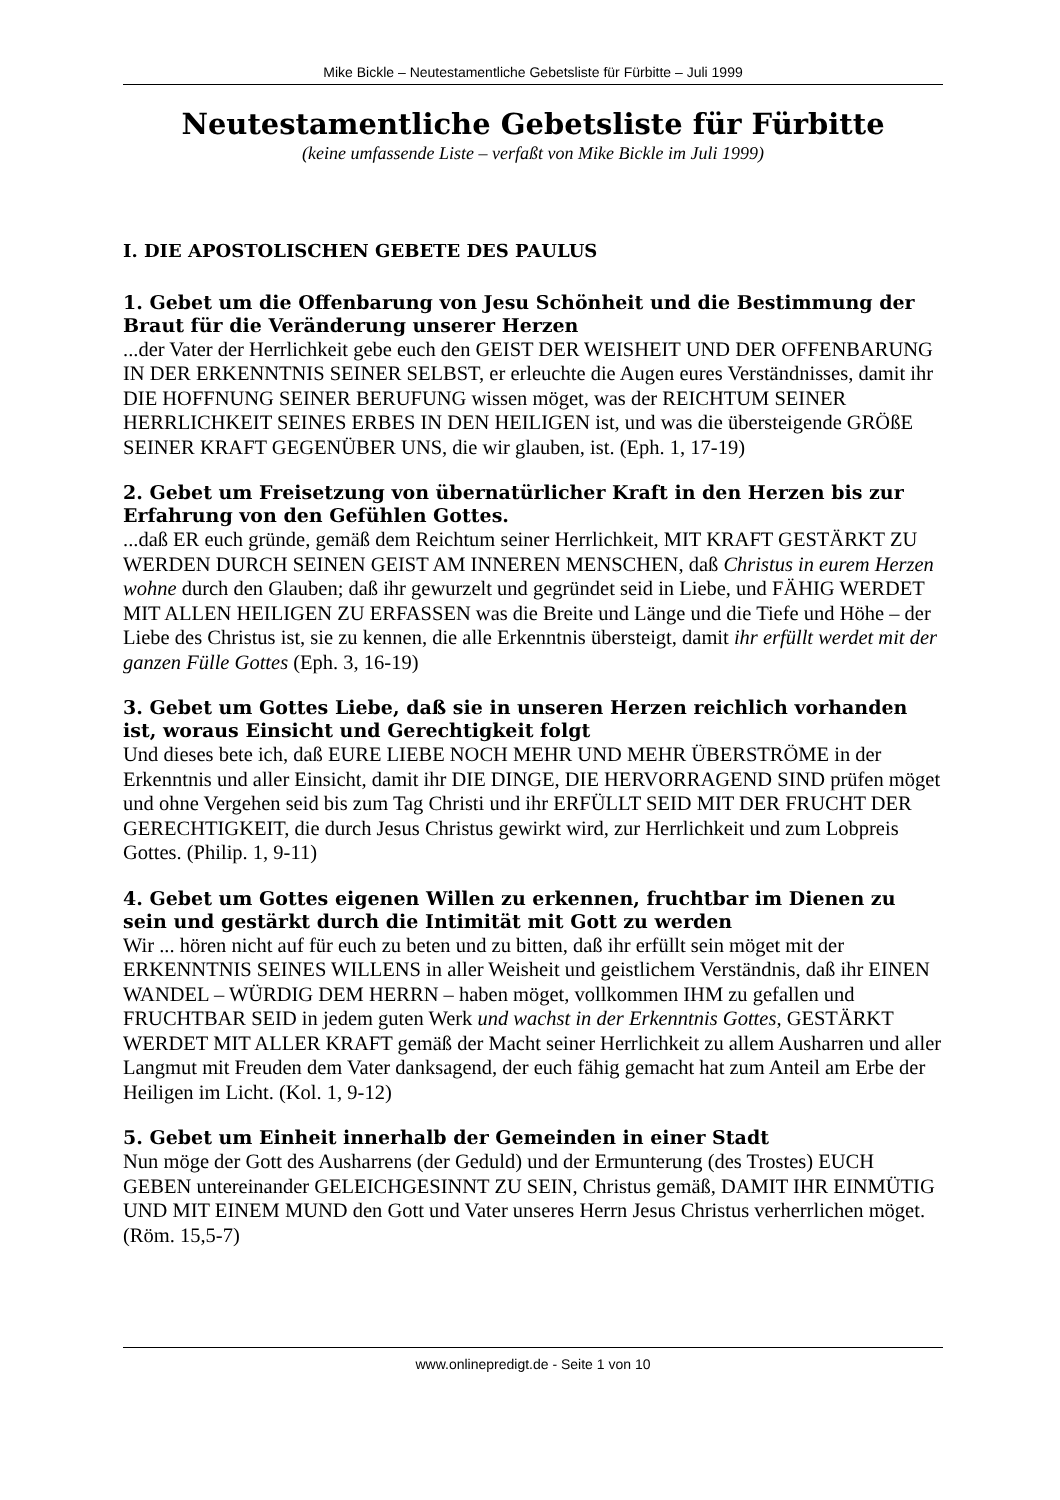Mike Bickle – Neutestamentliche Gebetsliste für Fürbitte – Juli 1999
Neutestamentliche Gebetsliste für Fürbitte
(keine umfassende Liste – verfaßt von Mike Bickle im Juli 1999)
I. DIE APOSTOLISCHEN GEBETE DES PAULUS
1. Gebet um die Offenbarung von Jesu Schönheit und die Bestimmung der Braut für die Veränderung unserer Herzen
...der Vater der Herrlichkeit gebe euch den GEIST DER WEISHEIT UND DER OFFENBARUNG IN DER ERKENNTNIS SEINER SELBST, er erleuchte die Augen eures Verständnisses, damit ihr DIE HOFFNUNG SEINER BERUFUNG wissen möget, was der REICHTUM SEINER HERRLICHKEIT SEINES ERBES IN DEN HEILIGEN ist, und was die übersteigende GRÖßE SEINER KRAFT GEGENÜBER UNS, die wir glauben, ist. (Eph. 1, 17-19)
2. Gebet um Freisetzung von übernatürlicher Kraft in den Herzen bis zur Erfahrung von den Gefühlen Gottes.
...daß ER euch gründe, gemäß dem Reichtum seiner Herrlichkeit, MIT KRAFT GESTÄRKT ZU WERDEN DURCH SEINEN GEIST AM INNEREN MENSCHEN, daß Christus in eurem Herzen wohne durch den Glauben; daß ihr gewurzelt und gegründet seid in Liebe, und FÄHIG WERDET MIT ALLEN HEILIGEN ZU ERFASSEN was die Breite und Länge und die Tiefe und Höhe – der Liebe des Christus ist, sie zu kennen, die alle Erkenntnis übersteigt, damit ihr erfüllt werdet mit der ganzen Fülle Gottes (Eph. 3, 16-19)
3. Gebet um Gottes Liebe, daß sie in unseren Herzen reichlich vorhanden ist, woraus Einsicht und Gerechtigkeit folgt
Und dieses bete ich, daß EURE LIEBE NOCH MEHR UND MEHR ÜBERSTRÖME in der Erkenntnis und aller Einsicht, damit ihr DIE DINGE, DIE HERVORRAGEND SIND prüfen möget und ohne Vergehen seid bis zum Tag Christi und ihr ERFÜLLT SEID MIT DER FRUCHT DER GERECHTIGKEIT, die durch Jesus Christus gewirkt wird, zur Herrlichkeit und zum Lobpreis Gottes. (Philip. 1, 9-11)
4. Gebet um Gottes eigenen Willen zu erkennen, fruchtbar im Dienen zu sein und gestärkt durch die Intimität mit Gott zu werden
Wir ... hören nicht auf für euch zu beten und zu bitten, daß ihr erfüllt sein möget mit der ERKENNTNIS SEINES WILLENS in aller Weisheit und geistlichem Verständnis, daß ihr EINEN WANDEL – WÜRDIG DEM HERRN – haben möget, vollkommen IHM zu gefallen und FRUCHTBAR SEID in jedem guten Werk und wachst in der Erkenntnis Gottes, GESTÄRKT WERDET MIT ALLER KRAFT gemäß der Macht seiner Herrlichkeit zu allem Ausharren und aller Langmut mit Freuden dem Vater danksagend, der euch fähig gemacht hat zum Anteil am Erbe der Heiligen im Licht. (Kol. 1, 9-12)
5. Gebet um Einheit innerhalb der Gemeinden in einer Stadt
Nun möge der Gott des Ausharrens (der Geduld) und der Ermunterung (des Trostes) EUCH GEBEN untereinander GELEICHGESINNT ZU SEIN, Christus gemäß, DAMIT IHR EINMÜTIG UND MIT EINEM MUND den Gott und Vater unseres Herrn Jesus Christus verherrlichen möget. (Röm. 15,5-7)
www.onlinepredigt.de - Seite 1 von 10